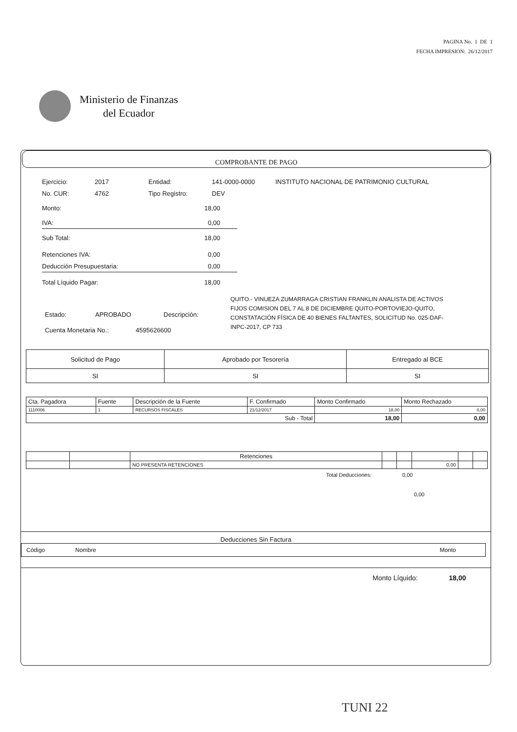PAGINA No. 1 DE 1
FECHA IMPRESION: 26/12/2017
Ministerio de Finanzas
del Ecuador
COMPROBANTE DE PAGO
Ejercicio: 2017 Entidad: 141-0000-0000 INSTITUTO NACIONAL DE PATRIMONIO CULTURAL
No. CUR: 4762 Tipo Registro: DEV
Monto: 18,00
IVA: 0,00
Sub Total: 18,00
Retenciones IVA: 0,00
Deducción Presupuestaria: 0,00
Total Líquido Pagar: 18,00
Estado: APROBADO Descripción:
Cuenta Monetaria No.: 4595626600
QUITO.- VINUEZA ZUMARRAGA CRISTIAN FRANKLIN ANALISTA DE ACTIVOS FIJOS COMISION DEL 7 AL 8 DE DICIEMBRE QUITO-PORTOVIEJO-QUITO, CONSTATACIÓN FÍSICA DE 40 BIENES FALTANTES, SOLICITUD No. 025-DAF-INPC-2017, CP 733
| Solicitud de Pago | Aprobado por Tesorería | Entregado al BCE |
| SI | SI | SI |
| Cta. Pagadora | Fuente | Descripción de la Fuente | F. Confirmado | Monto Confirmado | Monto Rechazado |
| 1110006 | 1 | RECURSOS FISCALES | 21/12/2017 | 18,00 | 0,00 |
| Sub - Total | | | | 18,00 | 0,00 |
| | | Retenciones | | | | | |
| | | NO PRESENTA RETENCIONES | | | 0,00 | | |
Total Deducciones: 0,00
0,00
Deducciones Sin Factura
Código Nombre Monto
Monto Líquido: 18,00
TUNI 22